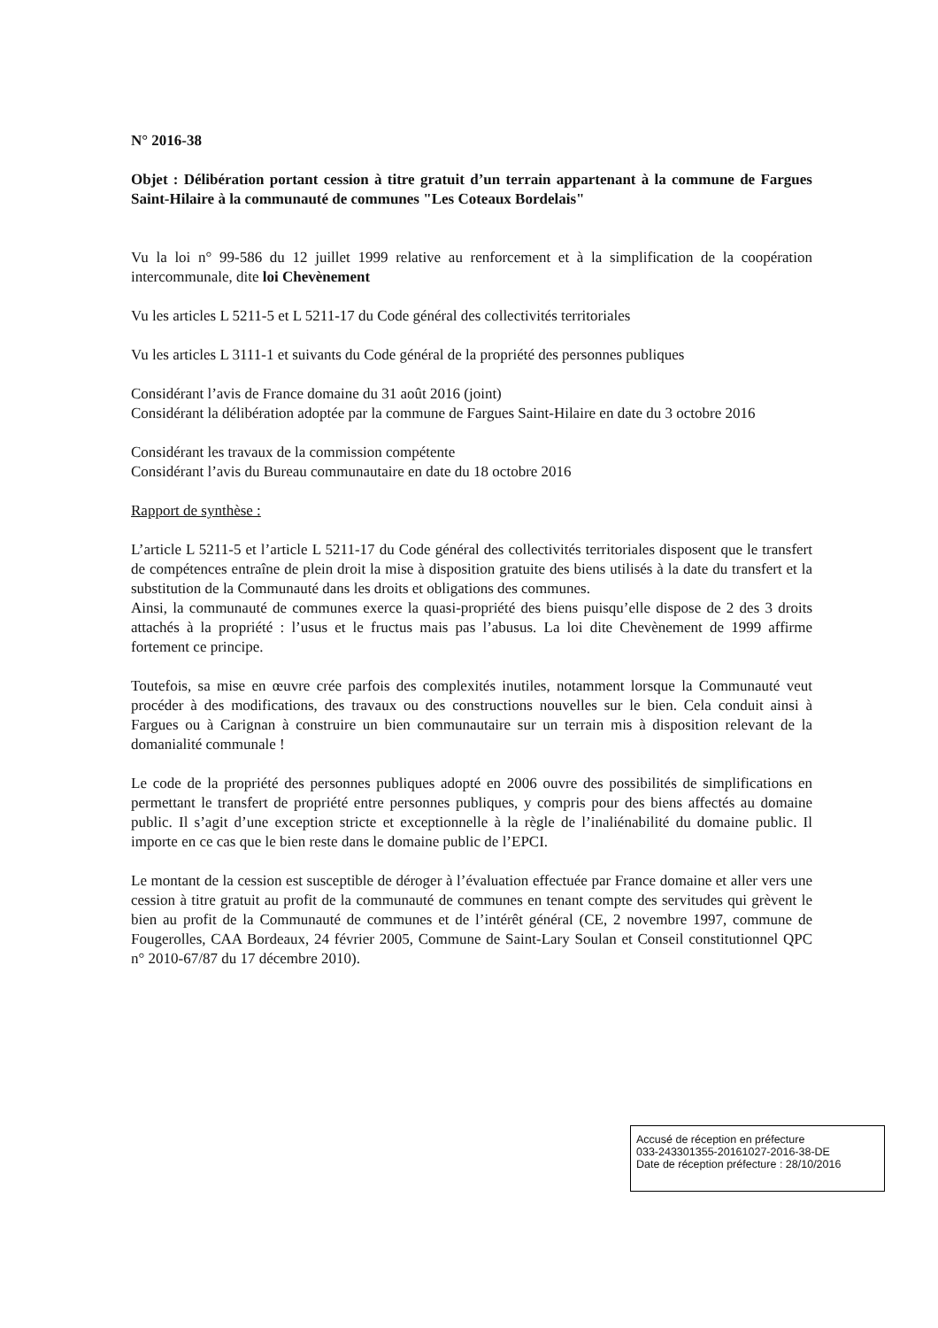N° 2016-38
Objet : Délibération portant cession à titre gratuit d’un terrain appartenant à la commune de Fargues Saint-Hilaire à la communauté de communes "Les Coteaux Bordelais"
Vu la loi n° 99-586 du 12 juillet 1999 relative au renforcement et à la simplification de la coopération intercommunale, dite loi Chevènement
Vu les articles L 5211-5 et L 5211-17 du Code général des collectivités territoriales
Vu les articles L 3111-1 et suivants du Code général de la propriété des personnes publiques
Considérant l’avis de France domaine du 31 août 2016 (joint)
Considérant la délibération adoptée par la commune de Fargues Saint-Hilaire en date du 3 octobre 2016
Considérant les travaux de la commission compétente
Considérant l’avis du Bureau communautaire en date du 18 octobre 2016
Rapport de synthèse :
L’article L 5211-5 et l’article L 5211-17 du Code général des collectivités territoriales disposent que le transfert de compétences entraîne de plein droit la mise à disposition gratuite des biens utilisés à la date du transfert et la substitution de la Communauté dans les droits et obligations des communes.
Ainsi, la communauté de communes exerce la quasi-propriété des biens puisqu’elle dispose de 2 des 3 droits attachés à la propriété : l’usus et le fructus mais pas l’abusus. La loi dite Chevènement de 1999 affirme fortement ce principe.
Toutefois, sa mise en œuvre crée parfois des complexités inutiles, notamment lorsque la Communauté veut procéder à des modifications, des travaux ou des constructions nouvelles sur le bien. Cela conduit ainsi à Fargues ou à Carignan à construire un bien communautaire sur un terrain mis à disposition relevant de la domanialité communale !
Le code de la propriété des personnes publiques adopté en 2006 ouvre des possibilités de simplifications en permettant le transfert de propriété entre personnes publiques, y compris pour des biens affectés au domaine public. Il s’agit d’une exception stricte et exceptionnelle à la règle de l’inaliénabilité du domaine public. Il importe en ce cas que le bien reste dans le domaine public de l’EPCI.
Le montant de la cession est susceptible de déroger à l’évaluation effectuée par France domaine et aller vers une cession à titre gratuit au profit de la communauté de communes en tenant compte des servitudes qui grèvent le bien au profit de la Communauté de communes et de l’intérêt général (CE, 2 novembre 1997, commune de Fougerolles, CAA Bordeaux, 24 février 2005, Commune de Saint-Lary Soulan et Conseil constitutionnel QPC n° 2010-67/87 du 17 décembre 2010).
Accusé de réception en préfecture
033-243301355-20161027-2016-38-DE
Date de réception préfecture : 28/10/2016